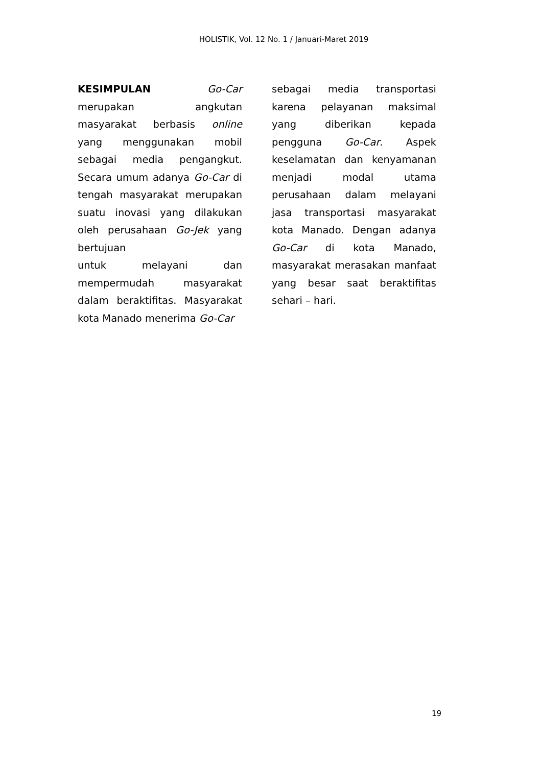HOLISTIK, Vol. 12 No. 1 / Januari-Maret 2019
KESIMPULAN Go-Car merupakan angkutan masyarakat berbasis online yang menggunakan mobil sebagai media pengangkut. Secara umum adanya Go-Car di tengah masyarakat merupakan suatu inovasi yang dilakukan oleh perusahaan Go-Jek yang bertujuan
untuk melayani dan mempermudah masyarakat dalam beraktifitas. Masyarakat kota Manado menerima Go-Car
sebagai media transportasi karena pelayanan maksimal yang diberikan kepada pengguna Go-Car. Aspek keselamatan dan kenyamanan menjadi modal utama perusahaan dalam melayani jasa transportasi masyarakat kota Manado. Dengan adanya Go-Car di kota Manado, masyarakat merasakan manfaat yang besar saat beraktifitas sehari – hari.
19